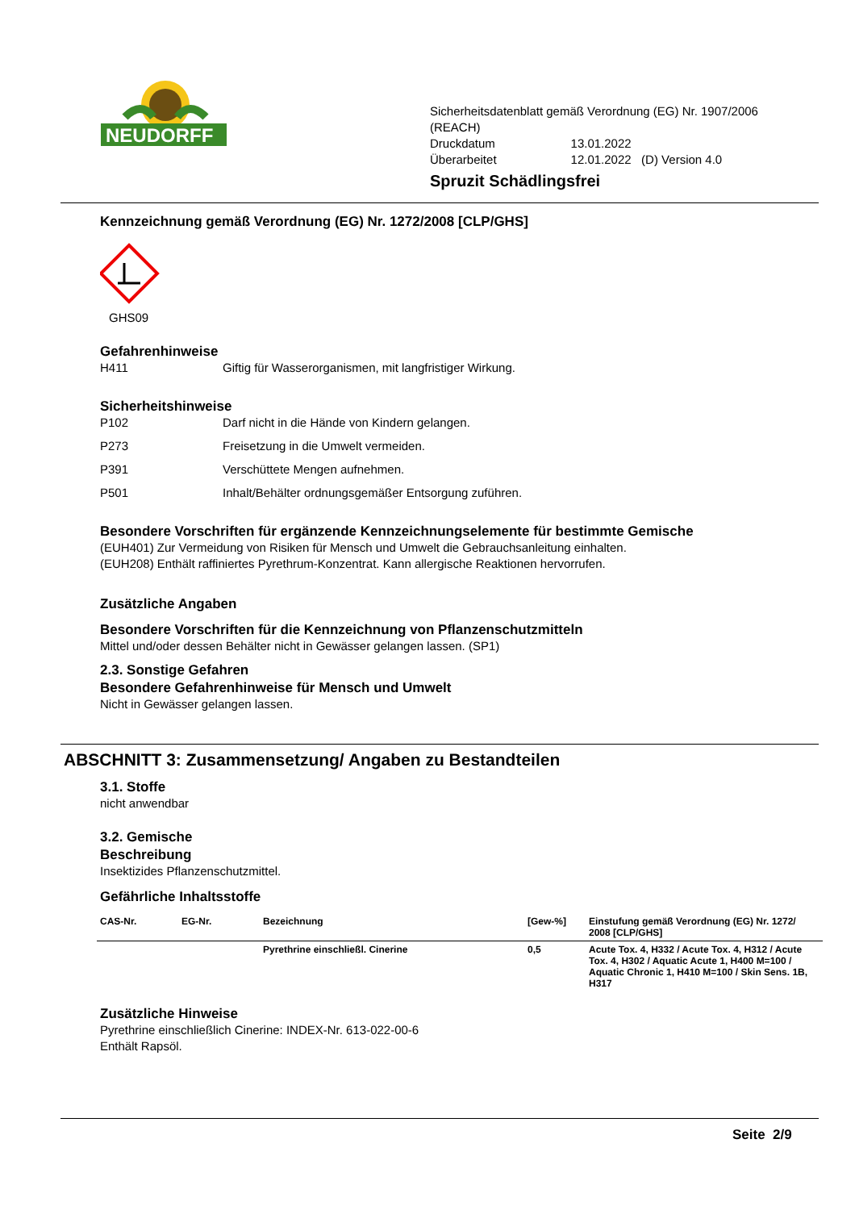NEUDORFF
Sicherheitsdatenblatt gemäß Verordnung (EG) Nr. 1907/2006 (REACH)
| Druckdatum | 13.01.2022 |
| Überarbeitet | 12.01.2022 (D) Version 4.0 |
Spruzit Schädlingsfrei
Kennzeichnung gemäß Verordnung (EG) Nr. 1272/2008 [CLP/GHS]
GHS09
Gefahrenhinweise
H411 Giftig für Wasserorganismen, mit langfristiger Wirkung.
Sicherheitshinweise
P102 Darf nicht in die Hände von Kindern gelangen.
P273 Freisetzung in die Umwelt vermeiden.
P391 Verschüttete Mengen aufnehmen.
P501 Inhalt/Behälter ordnungsgemäßer Entsorgung zuführen.
Besondere Vorschriften für ergänzende Kennzeichnungselemente für bestimmte Gemische
(EUH401) Zur Vermeidung von Risiken für Mensch und Umwelt die Gebrauchsanleitung einhalten.
(EUH208) Enthält raffiniertes Pyrethrum-Konzentrat. Kann allergische Reaktionen hervorrufen.
Zusätzliche Angaben
Besondere Vorschriften für die Kennzeichnung von Pflanzenschutzmitteln
Mittel und/oder dessen Behälter nicht in Gewässer gelangen lassen. (SP1)
2.3. Sonstige Gefahren
Besondere Gefahrenhinweise für Mensch und Umwelt
Nicht in Gewässer gelangen lassen.
ABSCHNITT 3: Zusammensetzung/ Angaben zu Bestandteilen
3.1. Stoffe
nicht anwendbar
3.2. Gemische
Beschreibung
Insektizides Pflanzenschutzmittel.
Gefährliche Inhaltsstoffe
| CAS-Nr. | EG-Nr. | Bezeichnung | [Gew-%] | Einstufung gemäß Verordnung (EG) Nr. 1272/ 2008 [CLP/GHS] |
| --- | --- | --- | --- | --- |
| | | Pyrethrine einschließl. Cinerine | 0,5 | Acute Tox. 4, H332 / Acute Tox. 4, H312 / Acute Tox. 4, H302 / Aquatic Acute 1, H400 M=100 / Aquatic Chronic 1, H410 M=100 / Skin Sens. 1B, H317 |
Zusätzliche Hinweise
Pyrethrine einschließlich Cinerine: INDEX-Nr. 613-022-00-6
Enthält Rapsöl.
Seite 2/9